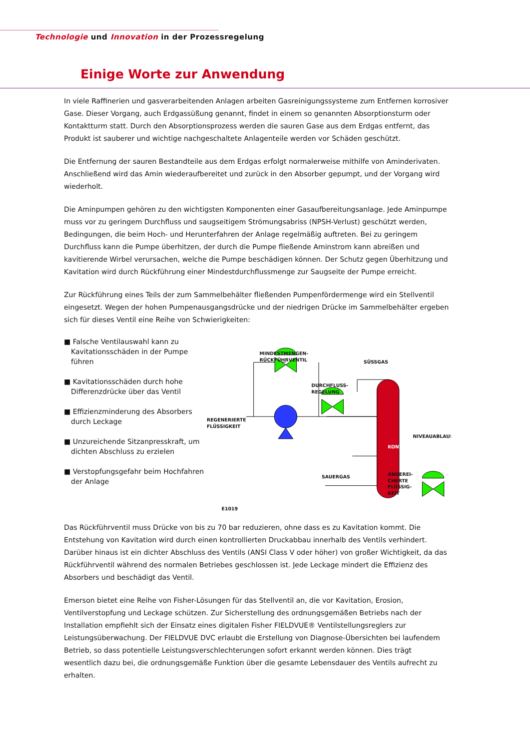Technologie und Innovation in der Prozessregelung
Einige Worte zur Anwendung
In viele Raffinerien und gasverarbeitenden Anlagen arbeiten Gasreinigungssysteme zum Entfernen korrosiver Gase. Dieser Vorgang, auch Erdgassüßung genannt, findet in einem so genannten Absorptionsturm oder Kontaktturm statt. Durch den Absorptionsprozess werden die sauren Gase aus dem Erdgas entfernt, das Produkt ist sauberer und wichtige nachgeschaltete Anlagenteile werden vor Schäden geschützt.
Die Entfernung der sauren Bestandteile aus dem Erdgas erfolgt normalerweise mithilfe von Aminderivaten. Anschließend wird das Amin wiederaufbereitet und zurück in den Absorber gepumpt, und der Vorgang wird wiederholt.
Die Aminpumpen gehören zu den wichtigsten Komponenten einer Gasaufbereitungsanlage. Jede Aminpumpe muss vor zu geringem Durchfluss und saugseitigem Strömungsabriss (NPSH-Verlust) geschützt werden, Bedingungen, die beim Hoch- und Herunterfahren der Anlage regelmäßig auftreten. Bei zu geringem Durchfluss kann die Pumpe überhitzen, der durch die Pumpe fließende Aminstrom kann abreißen und kavitierende Wirbel verursachen, welche die Pumpe beschädigen können. Der Schutz gegen Überhitzung und Kavitation wird durch Rückführung einer Mindestdurchflussmenge zur Saugseite der Pumpe erreicht.
Zur Rückführung eines Teils der zum Sammelbehälter fließenden Pumpenfördermenge wird ein Stellventil eingesetzt. Wegen der hohen Pumpenausgangsdrücke und der niedrigen Drücke im Sammelbehälter ergeben sich für dieses Ventil eine Reihe von Schwierigkeiten:
■ Falsche Ventilauswahl kann zu Kavitationsschäden in der Pumpe führen
■ Kavitationsschäden durch hohe Differenzdrücke über das Ventil
■ Effizienzminderung des Absorbers durch Leckage
■ Unzureichende Sitzanpresskraft, um dichten Abschluss zu erzielen
■ Verstopfungsgefahr beim Hochfahren der Anlage
MINDESTMENGEN-
RÜCKFÜHRVENTIL
SÜSSGAS
DURCHFLUSS-
REGELUNG
REGENERIERTE
FLÜSSIGKEIT
NIVEAUABLAUF
SAUERGAS
KONTAKTTURM
ANGEREI-
CHERTE
FLÜSSIG-
KEIT
E1019
Das Rückführventil muss Drücke von bis zu 70 bar reduzieren, ohne dass es zu Kavitation kommt. Die Entstehung von Kavitation wird durch einen kontrollierten Druckabbau innerhalb des Ventils verhindert. Darüber hinaus ist ein dichter Abschluss des Ventils (ANSI Class V oder höher) von großer Wichtigkeit, da das Rückführventil während des normalen Betriebes geschlossen ist. Jede Leckage mindert die Effizienz des Absorbers und beschädigt das Ventil.
Emerson bietet eine Reihe von Fisher-Lösungen für das Stellventil an, die vor Kavitation, Erosion, Ventilverstopfung und Leckage schützen. Zur Sicherstellung des ordnungsgemäßen Betriebs nach der Installation empfiehlt sich der Einsatz eines digitalen Fisher FIELDVUE® Ventilstellungsreglers zur Leistungsüberwachung. Der FIELDVUE DVC erlaubt die Erstellung von Diagnose-Übersichten bei laufendem Betrieb, so dass potentielle Leistungsverschlechterungen sofort erkannt werden können. Dies trägt wesentlich dazu bei, die ordnungsgemäße Funktion über die gesamte Lebensdauer des Ventils aufrecht zu erhalten.